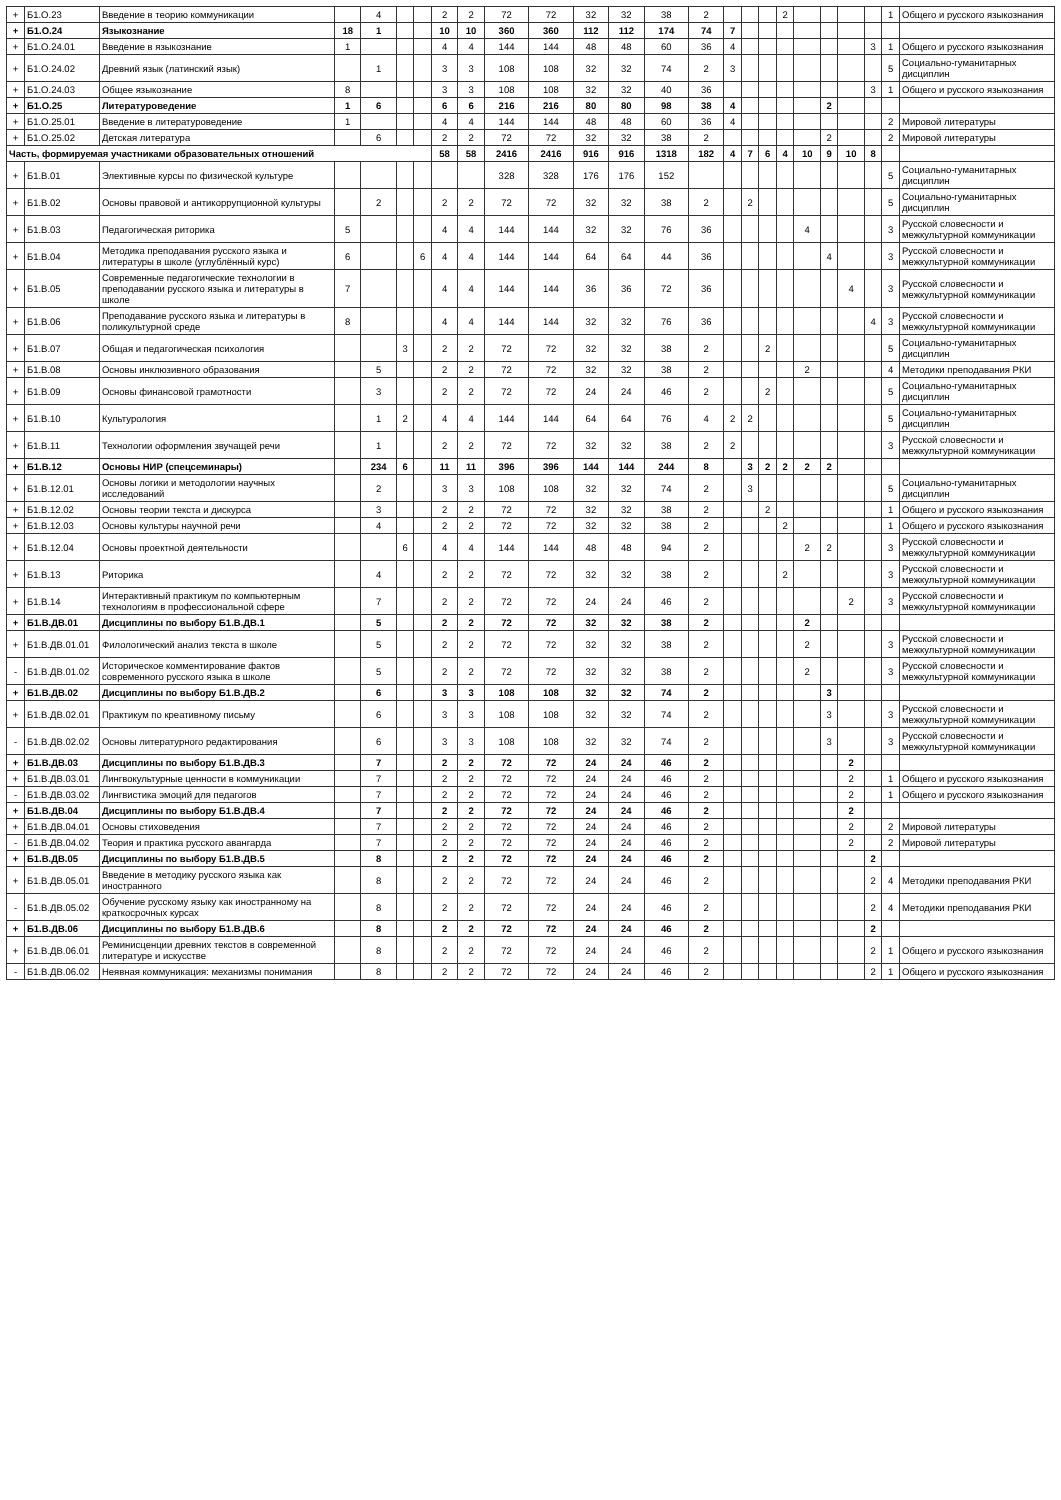| + | Б1.О.23 | Введение в теорию коммуникации | | 4 | | | 2 | 2 | 72 | 72 | 32 | 32 | 38 | 2 | | | | 2 | | | | | 1 | Общего и русского языкознания |
| + | Б1.О.24 | Языкознание | 18 | 1 | | | 10 | 10 | 360 | 360 | 112 | 112 | 174 | 74 | 7 | | | | | | | | | |
| + | Б1.О.24.01 | Введение в языкознание | 1 | | | | 4 | 4 | 144 | 144 | 48 | 48 | 60 | 36 | 4 | | | | | | | 3 | 1 | Общего и русского языкознания |
| + | Б1.О.24.02 | Древний язык (латинский язык) | | 1 | | | 3 | 3 | 108 | 108 | 32 | 32 | 74 | 2 | 3 | | | | | | | | 5 | Социально-гуманитарных дисциплин |
| + | Б1.О.24.03 | Общее языкознание | 8 | | | | 3 | 3 | 108 | 108 | 32 | 32 | 40 | 36 | | | | | | | | 3 | 1 | Общего и русского языкознания |
| + | Б1.О.25 | Литературоведение | 1 | 6 | | | 6 | 6 | 216 | 216 | 80 | 80 | 98 | 38 | 4 | | | | | 2 | | | | |
| + | Б1.О.25.01 | Введение в литературоведение | 1 | | | | 4 | 4 | 144 | 144 | 48 | 48 | 60 | 36 | 4 | | | | | | | | 2 | Мировой литературы |
| + | Б1.О.25.02 | Детская литература | | 6 | | | 2 | 2 | 72 | 72 | 32 | 32 | 38 | 2 | | | | | | 2 | | | 2 | Мировой литературы |
| Часть, формируемая участниками образовательных отношений | | | | | | | 58 | 58 | 2416 | 2416 | 916 | 916 | 1318 | 182 | 4 | 7 | 6 | 4 | 10 | 9 | 10 | 8 | | |
| + | Б1.В.01 | Элективные курсы по физической культуре | | | | | | | 328 | 328 | 176 | 176 | 152 | | | | | | | | | | 5 | Социально-гуманитарных дисциплин |
| + | Б1.В.02 | Основы правовой и антикоррупционной культуры | | 2 | | | 2 | 2 | 72 | 72 | 32 | 32 | 38 | 2 | | 2 | | | | | | | 5 | Социально-гуманитарных дисциплин |
| + | Б1.В.03 | Педагогическая риторика | 5 | | | | 4 | 4 | 144 | 144 | 32 | 32 | 76 | 36 | | | | | 4 | | | | 3 | Русской словесности и межкультурной коммуникации |
| + | Б1.В.04 | Методика преподавания русского языка и литературы в школе (углублённый курс) | 6 | | | 6 | 4 | 4 | 144 | 144 | 64 | 64 | 44 | 36 | | | | | | 4 | | | 3 | Русской словесности и межкультурной коммуникации |
| + | Б1.В.05 | Современные педагогические технологии в преподавании русского языка и литературы в школе | 7 | | | | 4 | 4 | 144 | 144 | 36 | 36 | 72 | 36 | | | | | | | 4 | | 3 | Русской словесности и межкультурной коммуникации |
| + | Б1.В.06 | Преподавание русского языка и литературы в поликультурной среде | 8 | | | | 4 | 4 | 144 | 144 | 32 | 32 | 76 | 36 | | | | | | | | 4 | 3 | Русской словесности и межкультурной коммуникации |
| + | Б1.В.07 | Общая и педагогическая психология | | | 3 | | 2 | 2 | 72 | 72 | 32 | 32 | 38 | 2 | | | 2 | | | | | | 5 | Социально-гуманитарных дисциплин |
| + | Б1.В.08 | Основы инклюзивного образования | | 5 | | | 2 | 2 | 72 | 72 | 32 | 32 | 38 | 2 | | | | | 2 | | | | 4 | Методики преподавания РКИ |
| + | Б1.В.09 | Основы финансовой грамотности | | 3 | | | 2 | 2 | 72 | 72 | 24 | 24 | 46 | 2 | | | 2 | | | | | | 5 | Социально-гуманитарных дисциплин |
| + | Б1.В.10 | Культурология | | 1 | 2 | | 4 | 4 | 144 | 144 | 64 | 64 | 76 | 4 | 2 | 2 | | | | | | | 5 | Социально-гуманитарных дисциплин |
| + | Б1.В.11 | Технологии оформления звучащей речи | | 1 | | | 2 | 2 | 72 | 72 | 32 | 32 | 38 | 2 | 2 | | | | | | | | 3 | Русской словесности и межкультурной коммуникации |
| + | Б1.В.12 | Основы НИР (спецсеминары) | | 234 | 6 | | 11 | 11 | 396 | 396 | 144 | 144 | 244 | 8 | | 3 | 2 | 2 | 2 | 2 | | | | |
| + | Б1.В.12.01 | Основы логики и методологии научных исследований | | 2 | | | 3 | 3 | 108 | 108 | 32 | 32 | 74 | 2 | | 3 | | | | | | | 5 | Социально-гуманитарных дисциплин |
| + | Б1.В.12.02 | Основы теории текста и дискурса | | 3 | | | 2 | 2 | 72 | 72 | 32 | 32 | 38 | 2 | | | 2 | | | | | | 1 | Общего и русского языкознания |
| + | Б1.В.12.03 | Основы культуры научной речи | | 4 | | | 2 | 2 | 72 | 72 | 32 | 32 | 38 | 2 | | | | 2 | | | | | 1 | Общего и русского языкознания |
| + | Б1.В.12.04 | Основы проектной деятельности | | | 6 | | 4 | 4 | 144 | 144 | 48 | 48 | 94 | 2 | | | | | 2 | 2 | | | 3 | Русской словесности и межкультурной коммуникации |
| + | Б1.В.13 | Риторика | | 4 | | | 2 | 2 | 72 | 72 | 32 | 32 | 38 | 2 | | | | 2 | | | | | 3 | Русской словесности и межкультурной коммуникации |
| + | Б1.В.14 | Интерактивный практикум по компьютерным технологиям в профессиональной сфере | | 7 | | | 2 | 2 | 72 | 72 | 24 | 24 | 46 | 2 | | | | | | | 2 | | 3 | Русской словесности и межкультурной коммуникации |
| + | Б1.В.ДВ.01 | Дисциплины по выбору Б1.В.ДВ.1 | | 5 | | | 2 | 2 | 72 | 72 | 32 | 32 | 38 | 2 | | | | | 2 | | | | | |
| + | Б1.В.ДВ.01.01 | Филологический анализ текста в школе | | 5 | | | 2 | 2 | 72 | 72 | 32 | 32 | 38 | 2 | | | | | 2 | | | | 3 | Русской словесности и межкультурной коммуникации |
| - | Б1.В.ДВ.01.02 | Историческое комментирование фактов современного русского языка в школе | | 5 | | | 2 | 2 | 72 | 72 | 32 | 32 | 38 | 2 | | | | | 2 | | | | 3 | Русской словесности и межкультурной коммуникации |
| + | Б1.В.ДВ.02 | Дисциплины по выбору Б1.В.ДВ.2 | | 6 | | | 3 | 3 | 108 | 108 | 32 | 32 | 74 | 2 | | | | | | 3 | | | | |
| + | Б1.В.ДВ.02.01 | Практикум по креативному письму | | 6 | | | 3 | 3 | 108 | 108 | 32 | 32 | 74 | 2 | | | | | | 3 | | | 3 | Русской словесности и межкультурной коммуникации |
| - | Б1.В.ДВ.02.02 | Основы литературного редактирования | | 6 | | | 3 | 3 | 108 | 108 | 32 | 32 | 74 | 2 | | | | | | 3 | | | 3 | Русской словесности и межкультурной коммуникации |
| + | Б1.В.ДВ.03 | Дисциплины по выбору Б1.В.ДВ.3 | | 7 | | | 2 | 2 | 72 | 72 | 24 | 24 | 46 | 2 | | | | | | | 2 | | | |
| + | Б1.В.ДВ.03.01 | Лингвокультурные ценности в коммуникации | | 7 | | | 2 | 2 | 72 | 72 | 24 | 24 | 46 | 2 | | | | | | | 2 | | 1 | Общего и русского языкознания |
| - | Б1.В.ДВ.03.02 | Лингвистика эмоций для педагогов | | 7 | | | 2 | 2 | 72 | 72 | 24 | 24 | 46 | 2 | | | | | | | 2 | | 1 | Общего и русского языкознания |
| + | Б1.В.ДВ.04 | Дисциплины по выбору Б1.В.ДВ.4 | | 7 | | | 2 | 2 | 72 | 72 | 24 | 24 | 46 | 2 | | | | | | | 2 | | | |
| + | Б1.В.ДВ.04.01 | Основы стиховедения | | 7 | | | 2 | 2 | 72 | 72 | 24 | 24 | 46 | 2 | | | | | | | 2 | | 2 | Мировой литературы |
| - | Б1.В.ДВ.04.02 | Теория и практика русского авангарда | | 7 | | | 2 | 2 | 72 | 72 | 24 | 24 | 46 | 2 | | | | | | | 2 | | 2 | Мировой литературы |
| + | Б1.В.ДВ.05 | Дисциплины по выбору Б1.В.ДВ.5 | | 8 | | | 2 | 2 | 72 | 72 | 24 | 24 | 46 | 2 | | | | | | | | 2 | | |
| + | Б1.В.ДВ.05.01 | Введение в методику русского языка как иностранного | | 8 | | | 2 | 2 | 72 | 72 | 24 | 24 | 46 | 2 | | | | | | | | 2 | 4 | Методики преподавания РКИ |
| - | Б1.В.ДВ.05.02 | Обучение русскому языку как иностранному на краткосрочных курсах | | 8 | | | 2 | 2 | 72 | 72 | 24 | 24 | 46 | 2 | | | | | | | | 2 | 4 | Методики преподавания РКИ |
| + | Б1.В.ДВ.06 | Дисциплины по выбору Б1.В.ДВ.6 | | 8 | | | 2 | 2 | 72 | 72 | 24 | 24 | 46 | 2 | | | | | | | | 2 | | |
| + | Б1.В.ДВ.06.01 | Реминисценции древних текстов в современной литературе и искусстве | | 8 | | | 2 | 2 | 72 | 72 | 24 | 24 | 46 | 2 | | | | | | | | 2 | 1 | Общего и русского языкознания |
| - | Б1.В.ДВ.06.02 | Неявная коммуникация: механизмы понимания | | 8 | | | 2 | 2 | 72 | 72 | 24 | 24 | 46 | 2 | | | | | | | | 2 | 1 | Общего и русского языкознания |